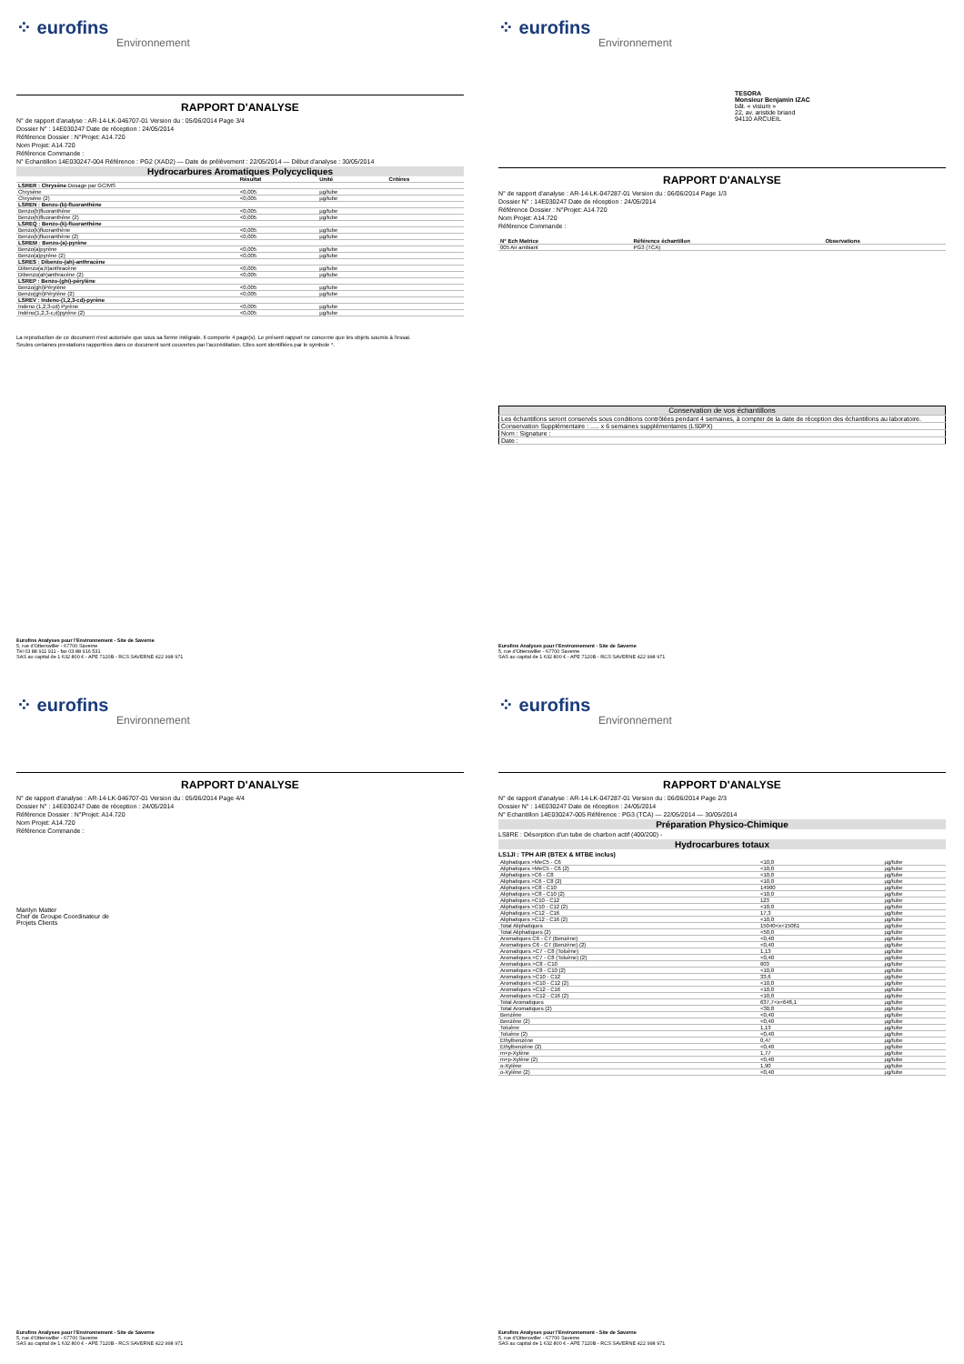⁘ eurofins
Environnement
RAPPORT D'ANALYSE
N° de rapport d'analyse : AR-14-LK-046707-01 Version du : 05/06/2014 Page 3/4
Dossier N° : 14E030247 Date de réception : 24/05/2014
Référence Dossier : N°Projet: A14.720
Nom Projet: A14.720
Référence Commande :
N° Echantillon 14E030247-004 Référence : PG2 (XAD2) — Date de prélèvement : 22/05/2014 — Début d'analyse : 30/05/2014
Hydrocarbures Aromatiques Polycycliques
| | Résultat | Unité | Critères |
| --- | --- | --- | --- |
| LSRER : Chrysène Dosage par GC/MS | | | |
| Chrysène | <0,005 | µg/tube | |
| Chrysène (2) | <0,005 | µg/tube | |
| LSREN : Benzo-(b)-fluoranthène | | | |
| Benzo(b)fluoranthène | <0,005 | µg/tube | |
| Benzo(b)fluoranthène (2) | <0,005 | µg/tube | |
| LSREQ : Benzo-(k)-fluoranthène | | | |
| Benzo(k)fluoranthène | <0,005 | µg/tube | |
| Benzo(k)fluoranthène (2) | <0,005 | µg/tube | |
| LSREM : Benzo-(a)-pyrène | | | |
| Benzo(a)pyrène | <0,005 | µg/tube | |
| Benzo(a)pyrène (2) | <0,005 | µg/tube | |
| LSRES : Dibenzo-(ah)-anthracène | | | |
| Dibenzo(a,h)anthracène | <0,005 | µg/tube | |
| Dibenzo(ah)anthracène (2) | <0,005 | µg/tube | |
| LSREP : Benzo-(ghi)-pérylène | | | |
| Benzo(ghi)Pérylène | <0,005 | µg/tube | |
| Benzo(ghi)Pérylène (2) | <0,005 | µg/tube | |
| LSREV : Indeno-(1,2,3-cd)-pyrène | | | |
| Indeno (1,2,3-cd) Pyrène | <0,005 | µg/tube | |
| Indéno(1,2,3-c,d)pyrène (2) | <0,005 | µg/tube | |
La reproduction de ce document n'est autorisée que sous sa forme intégrale. Il comporte 4 page(s). Le présent rapport ne concerne que les objets soumis à l'essai.
Seules certaines prestations rapportées dans ce document sont couvertes par l'accréditation. Elles sont identifiées par le symbole *.
Eurofins Analyses pour l'Environnement - Site de Saverne
5, rue d'Otterswiller - 67700 Saverne
Tél 03 88 911 911 - fax 03 88 916 531
SAS au capital de 1 632 800 € - APE 7120B - RCS SAVERNE 422 998 971
⁘ eurofins
Environnement
TESORA
Monsieur Benjamin IZAC
bât. « visium »
22, av. aristide briand
94110 ARCUEIL
RAPPORT D'ANALYSE
N° de rapport d'analyse : AR-14-LK-047287-01 Version du : 06/06/2014 Page 1/3
Dossier N° : 14E030247 Date de réception : 24/05/2014
Référence Dossier : N°Projet: A14.720
Nom Projet: A14.720
Référence Commande :
| N° Ech Matrice | Référence échantillon | Observations |
| --- | --- | --- |
| 005 Air ambiant | PG3 (TCA) | |
| Conservation de vos échantillons |
| Les échantillons seront conservés sous conditions contrôlées pendant 4 semaines, à compter de la date de réception des échantillons au laboratoire. |
| Conservation Supplémentaire : ..... x 6 semaines supplémentaires (LS0PX) |
| Nom : Signature : |
| Date : |
Eurofins Analyses pour l'Environnement - Site de Saverne
5, rue d'Otterswiller - 67700 Saverne
SAS au capital de 1 632 800 € - APE 7120B - RCS SAVERNE 422 998 971
⁘ eurofins
Environnement
RAPPORT D'ANALYSE
N° de rapport d'analyse : AR-14-LK-046707-01 Version du : 05/06/2014 Page 4/4
Dossier N° : 14E030247 Date de réception : 24/05/2014
Référence Dossier : N°Projet: A14.720
Nom Projet: A14.720
Référence Commande :
Marilyn Matter
Chef de Groupe Coordinateur de
Projets Clients
Eurofins Analyses pour l'Environnement - Site de Saverne
5, rue d'Otterswiller - 67700 Saverne
SAS au capital de 1 632 800 € - APE 7120B - RCS SAVERNE 422 998 971
⁘ eurofins
Environnement
RAPPORT D'ANALYSE
N° de rapport d'analyse : AR-14-LK-047287-01 Version du : 06/06/2014 Page 2/3
Dossier N° : 14E030247 Date de réception : 24/05/2014
N° Echantillon 14E030247-005 Référence : PG3 (TCA) — 22/05/2014 — 30/05/2014
Préparation Physico-Chimique
LS8RE : Désorption d'un tube de charbon actif (400/200) -
Hydrocarbures totaux
LS1JI : TPH AIR (BTEX & MTBE inclus)
| Aliphatiques >MeC5 - C6 | <10,0 | µg/tube |
| Aliphatiques >MeC5 - C6 (2) | <10,0 | µg/tube |
| Aliphatiques >C6 - C8 | <10,0 | µg/tube |
| Aliphatiques >C6 - C8 (2) | <10,0 | µg/tube |
| Aliphatiques >C8 - C10 | 14900 | µg/tube |
| Aliphatiques >C8 - C10 (2) | <10,0 | µg/tube |
| Aliphatiques >C10 - C12 | 123 | µg/tube |
| Aliphatiques >C10 - C12 (2) | <10,0 | µg/tube |
| Aliphatiques >C12 - C16 | 17,3 | µg/tube |
| Aliphatiques >C12 - C16 (2) | <10,0 | µg/tube |
| Total Aliphatiques | 15040<x<15061 | µg/tube |
| Total Aliphatiques (2) | <50,0 | µg/tube |
| Aromatiques C6 - C7 (Benzène) | <0,40 | µg/tube |
| Aromatiques C6 - C7 (Benzène) (2) | <0,40 | µg/tube |
| Aromatiques >C7 - C8 (Toluène) | 1,13 | µg/tube |
| Aromatiques >C7 - C8 (Toluène) (2) | <0,40 | µg/tube |
| Aromatiques >C8 - C10 | 603 | µg/tube |
| Aromatiques >C8 - C10 (2) | <10,0 | µg/tube |
| Aromatiques >C10 - C12 | 33,6 | µg/tube |
| Aromatiques >C10 - C12 (2) | <10,0 | µg/tube |
| Aromatiques >C12 - C16 | <10,0 | µg/tube |
| Aromatiques >C12 - C16 (2) | <10,0 | µg/tube |
| Total Aromatiques | 637,7<x<648,1 | µg/tube |
| Total Aromatiques (2) | <30,8 | µg/tube |
| Benzène | <0,40 | µg/tube |
| Benzène (2) | <0,40 | µg/tube |
| Toluène | 1,13 | µg/tube |
| Toluène (2) | <0,40 | µg/tube |
| Ethylbenzène | 0,47 | µg/tube |
| Ethylbenzène (2) | <0,40 | µg/tube |
| m+p-Xylène | 1,77 | µg/tube |
| m+p-Xylène (2) | <0,40 | µg/tube |
| o-Xylène | 1,90 | µg/tube |
| o-Xylène (2) | <0,40 | µg/tube |
Eurofins Analyses pour l'Environnement - Site de Saverne
5, rue d'Otterswiller - 67700 Saverne
SAS au capital de 1 632 800 € - APE 7120B - RCS SAVERNE 422 998 971